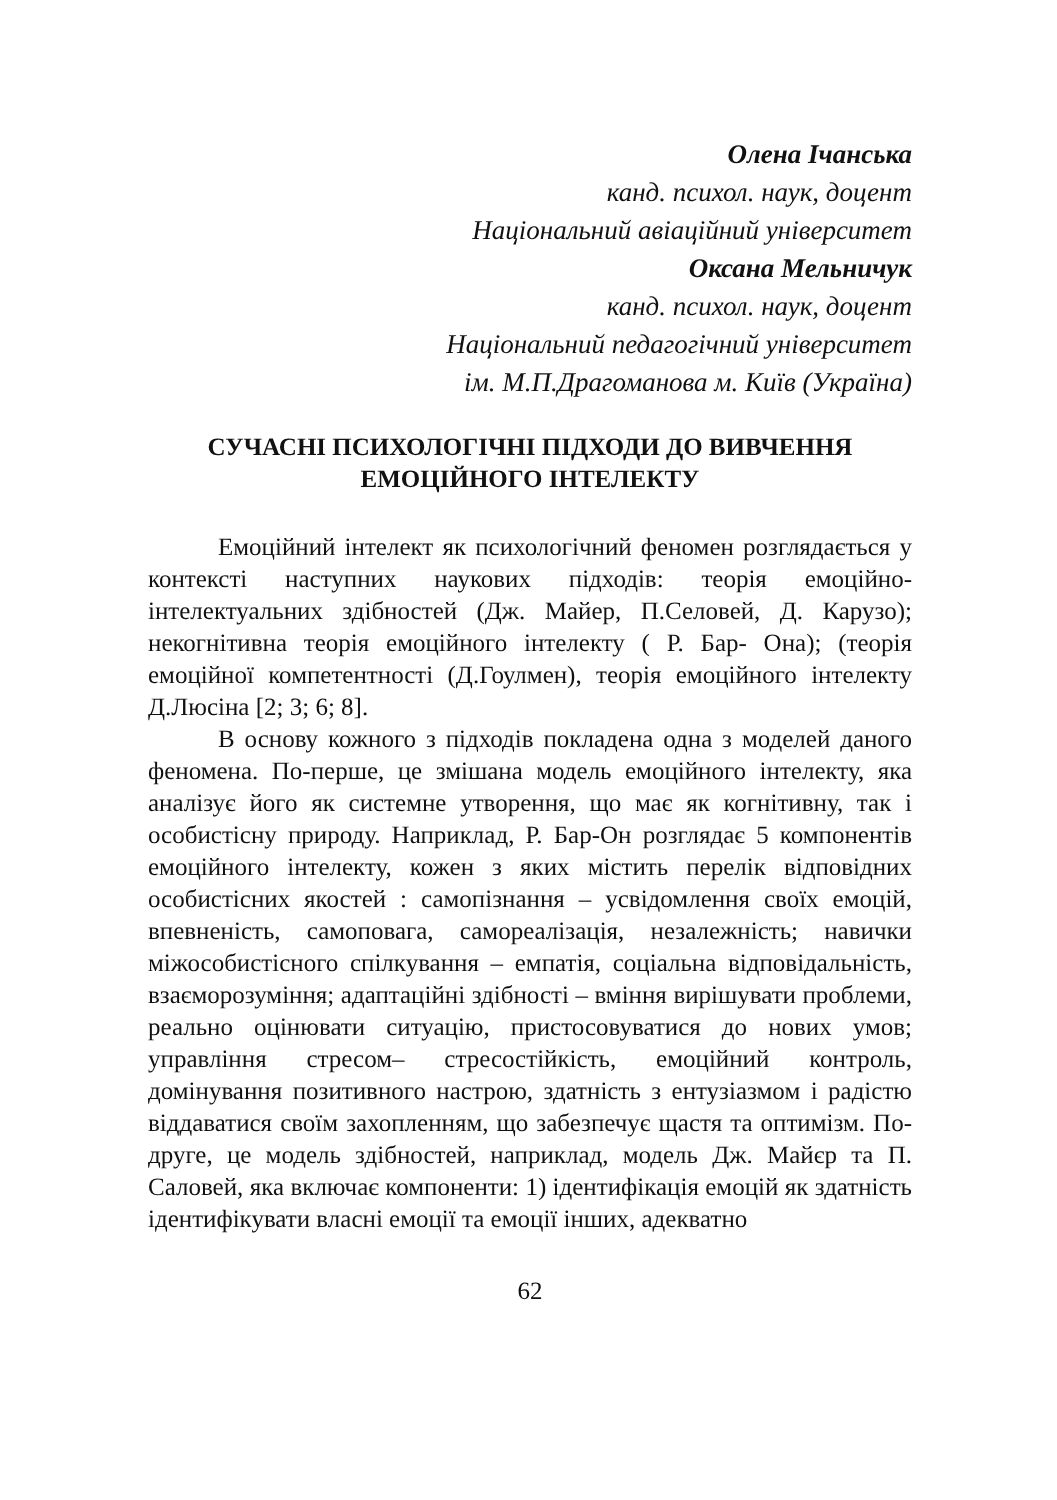Олена Ічанська
канд. психол. наук, доцент
Національний авіаційний університет
Оксана Мельничук
канд. психол. наук, доцент
Національний педагогічний університет
ім. М.П.Драгоманова м. Київ (Україна)
СУЧАСНІ ПСИХОЛОГІЧНІ ПІДХОДИ ДО ВИВЧЕННЯ
ЕМОЦІЙНОГО ІНТЕЛЕКТУ
Емоційний інтелект як психологічний феномен розглядається у контексті наступних наукових підходів: теорія емоційно-інтелектуальних здібностей (Дж. Майер, П.Селовей, Д. Карузо); некогнітивна теорія емоційного інтелекту ( Р. Бар- Она); (теорія емоційної компетентності (Д.Гоулмен), теорія емоційного інтелекту Д.Люсіна [2; 3; 6; 8].
В основу кожного з підходів покладена одна з моделей даного феномена. По-перше, це змішана модель емоційного інтелекту, яка аналізує його як системне утворення, що має як когнітивну, так і особистісну природу. Наприклад, Р. Бар-Он розглядає 5 компонентів емоційного інтелекту, кожен з яких містить перелік відповідних особистісних якостей : самопізнання – усвідомлення своїх емоцій, впевненість, самоповага, самореалізація, незалежність; навички міжособистісного спілкування – емпатія, соціальна відповідальність, взаєморозуміння; адаптаційні здібності – вміння вирішувати проблеми, реально оцінювати ситуацію, пристосовуватися до нових умов; управління стресом– стресостійкість, емоційний контроль, домінування позитивного настрою, здатність з ентузіазмом і радістю віддаватися своїм захопленням, що забезпечує щастя та оптимізм. По-друге, це модель здібностей, наприклад, модель Дж. Майєр та П. Саловей, яка включає компоненти: 1) ідентифікація емоцій як здатність ідентифікувати власні емоції та емоції інших, адекватно
62